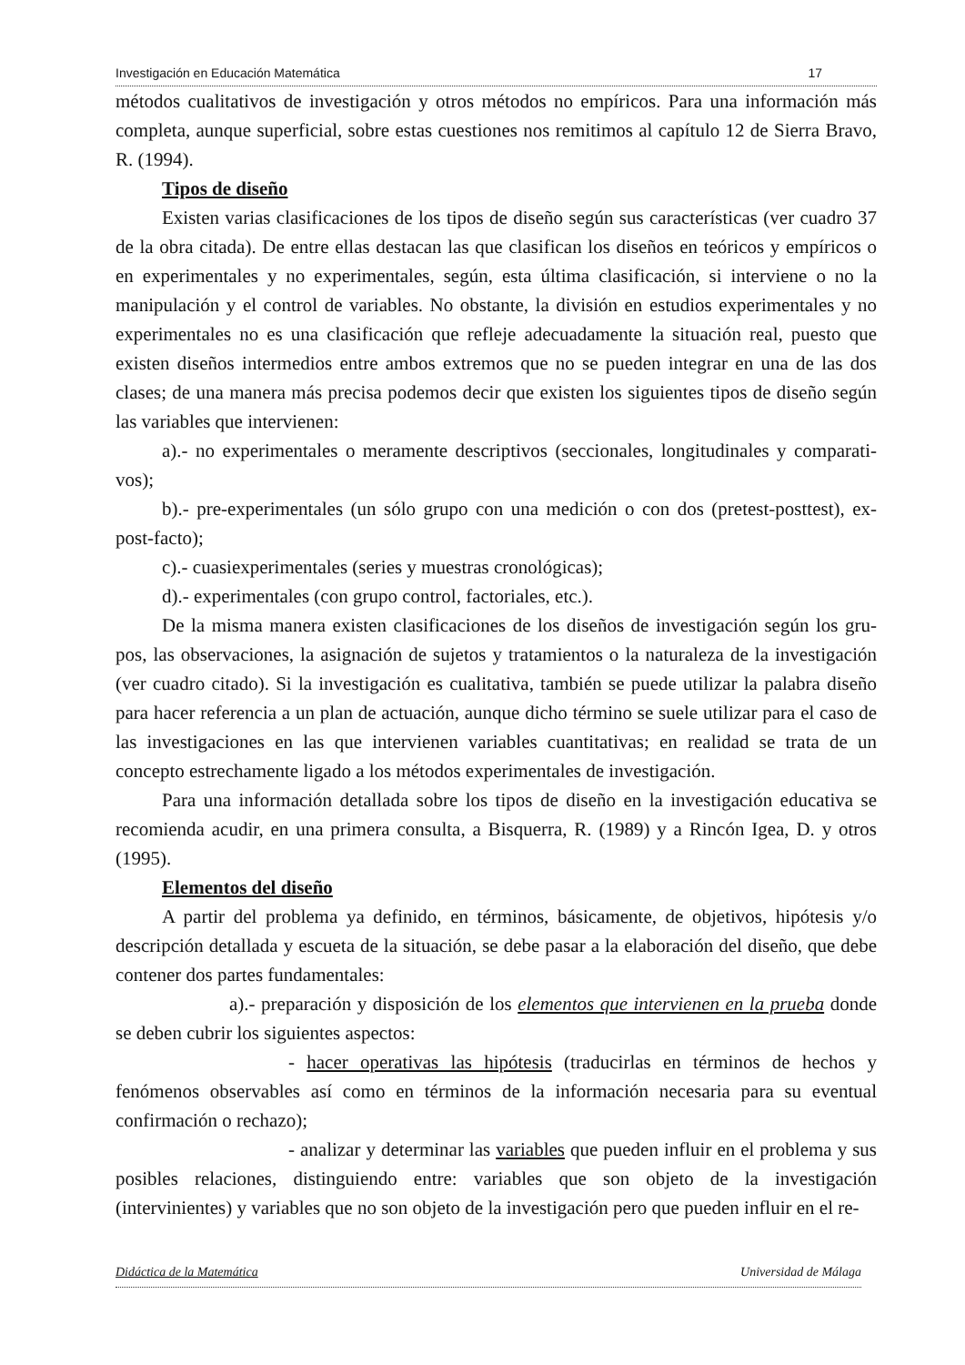Investigación en Educación Matemática 17
métodos cualitativos de investigación y otros métodos no empíricos. Para una información más completa, aunque superficial, sobre estas cuestiones nos remitimos al capítulo 12 de Sierra Bravo, R. (1994).
Tipos de diseño
Existen varias clasificaciones de los tipos de diseño según sus características (ver cuadro 37 de la obra citada). De entre ellas destacan las que clasifican los diseños en teóricos y empíricos o en experimentales y no experimentales, según, esta última clasificación, si interviene o no la manipulación y el control de variables. No obstante, la división en estudios experimentales y no experimentales no es una clasificación que refleje adecuadamente la situación real, puesto que existen diseños intermedios entre ambos extremos que no se pueden integrar en una de las dos clases; de una manera más precisa podemos decir que existen los siguientes tipos de diseño según las variables que intervienen:
a).- no experimentales o meramente descriptivos (seccionales, longitudinales y comparati-vos);
b).- pre-experimentales (un sólo grupo con una medición o con dos (pretest-posttest), ex-post-facto);
c).- cuasiexperimentales (series y muestras cronológicas);
d).- experimentales (con grupo control, factoriales, etc.).
De la misma manera existen clasificaciones de los diseños de investigación según los gru-pos, las observaciones, la asignación de sujetos y tratamientos o la naturaleza de la investigación (ver cuadro citado). Si la investigación es cualitativa, también se puede utilizar la palabra diseño para hacer referencia a un plan de actuación, aunque dicho término se suele utilizar para el caso de las investigaciones en las que intervienen variables cuantitativas; en realidad se trata de un concepto estrechamente ligado a los métodos experimentales de investigación.
Para una información detallada sobre los tipos de diseño en la investigación educativa se recomienda acudir, en una primera consulta, a Bisquerra, R. (1989) y a Rincón Igea, D. y otros (1995).
Elementos del diseño
A partir del problema ya definido, en términos, básicamente, de objetivos, hipótesis y/o descripción detallada y escueta de la situación, se debe pasar a la elaboración del diseño, que debe contener dos partes fundamentales:
a).- preparación y disposición de los elementos que intervienen en la prueba donde se deben cubrir los siguientes aspectos:
- hacer operativas las hipótesis (traducirlas en términos de hechos y fenómenos observables así como en términos de la información necesaria para su eventual confirmación o rechazo);
- analizar y determinar las variables que pueden influir en el problema y sus posibles relaciones, distinguiendo entre: variables que son objeto de la investigación (intervinientes) y variables que no son objeto de la investigación pero que pueden influir en el re-
Didáctica de la Matemática Universidad de Málaga